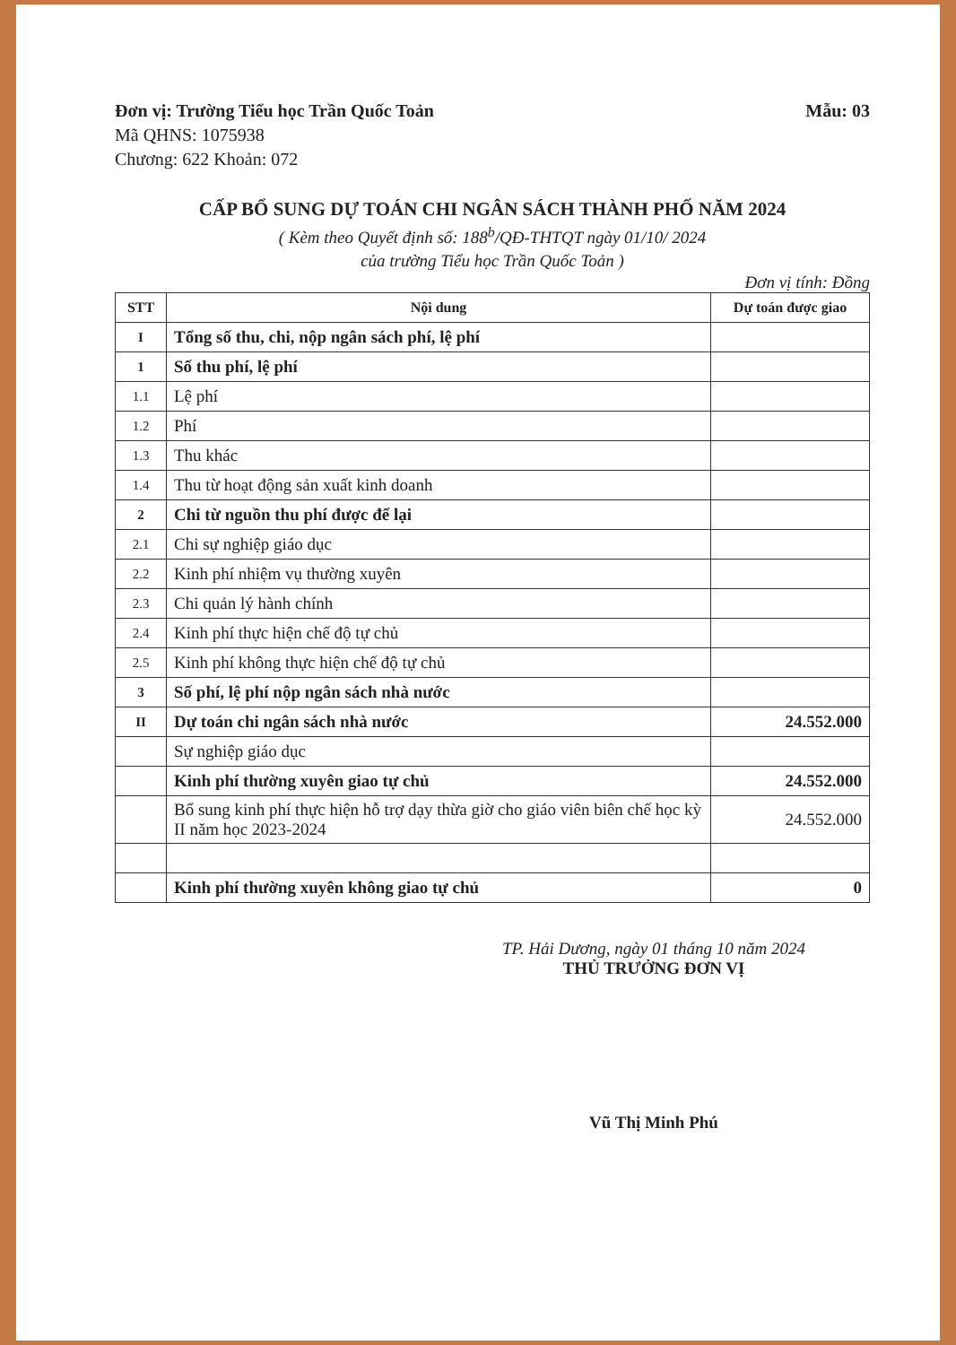Đơn vị: Trường Tiểu học Trần Quốc Toản
Mã QHNS: 1075938
Chương: 622 Khoản: 072
Mẫu: 03
CẤP BỔ SUNG DỰ TOÁN CHI NGÂN SÁCH THÀNH PHỐ NĂM 2024
( Kèm theo Quyết định số: 188<sup>b</sup>/QĐ-THTQT ngày 01/10/ 2024
của trường Tiểu học Trần Quốc Toản )
Đơn vị tính: Đồng
| STT | Nội dung | Dự toán được giao |
| --- | --- | --- |
| I | Tổng số thu, chi, nộp ngân sách phí, lệ phí | |
| 1 | Số thu phí, lệ phí | |
| 1.1 | Lệ phí | |
| 1.2 | Phí | |
| 1.3 | Thu khác | |
| 1.4 | Thu từ hoạt động sản xuất kinh doanh | |
| 2 | Chi từ nguồn thu phí được để lại | |
| 2.1 | Chi sự nghiệp giáo dục | |
| 2.2 | Kinh phí nhiệm vụ thường xuyên | |
| 2.3 | Chi quản lý hành chính | |
| 2.4 | Kinh phí thực hiện chế độ tự chủ | |
| 2.5 | Kinh phí không thực hiện chế độ tự chủ | |
| 3 | Số phí, lệ phí nộp ngân sách nhà nước | |
| II | Dự toán chi ngân sách nhà nước | 24.552.000 |
| | Sự nghiệp giáo dục | |
| | Kinh phí thường xuyên giao tự chủ | 24.552.000 |
| | Bổ sung kinh phí thực hiện hỗ trợ dạy thừa giờ cho giáo viên biên chế học kỳ II năm học 2023-2024 | 24.552.000 |
| | Kinh phí thường xuyên không giao tự chủ | 0 |
TP. Hải Dương, ngày 01 tháng 10 năm 2024
THỦ TRƯỞNG ĐƠN VỊ
Vũ Thị Minh Phú